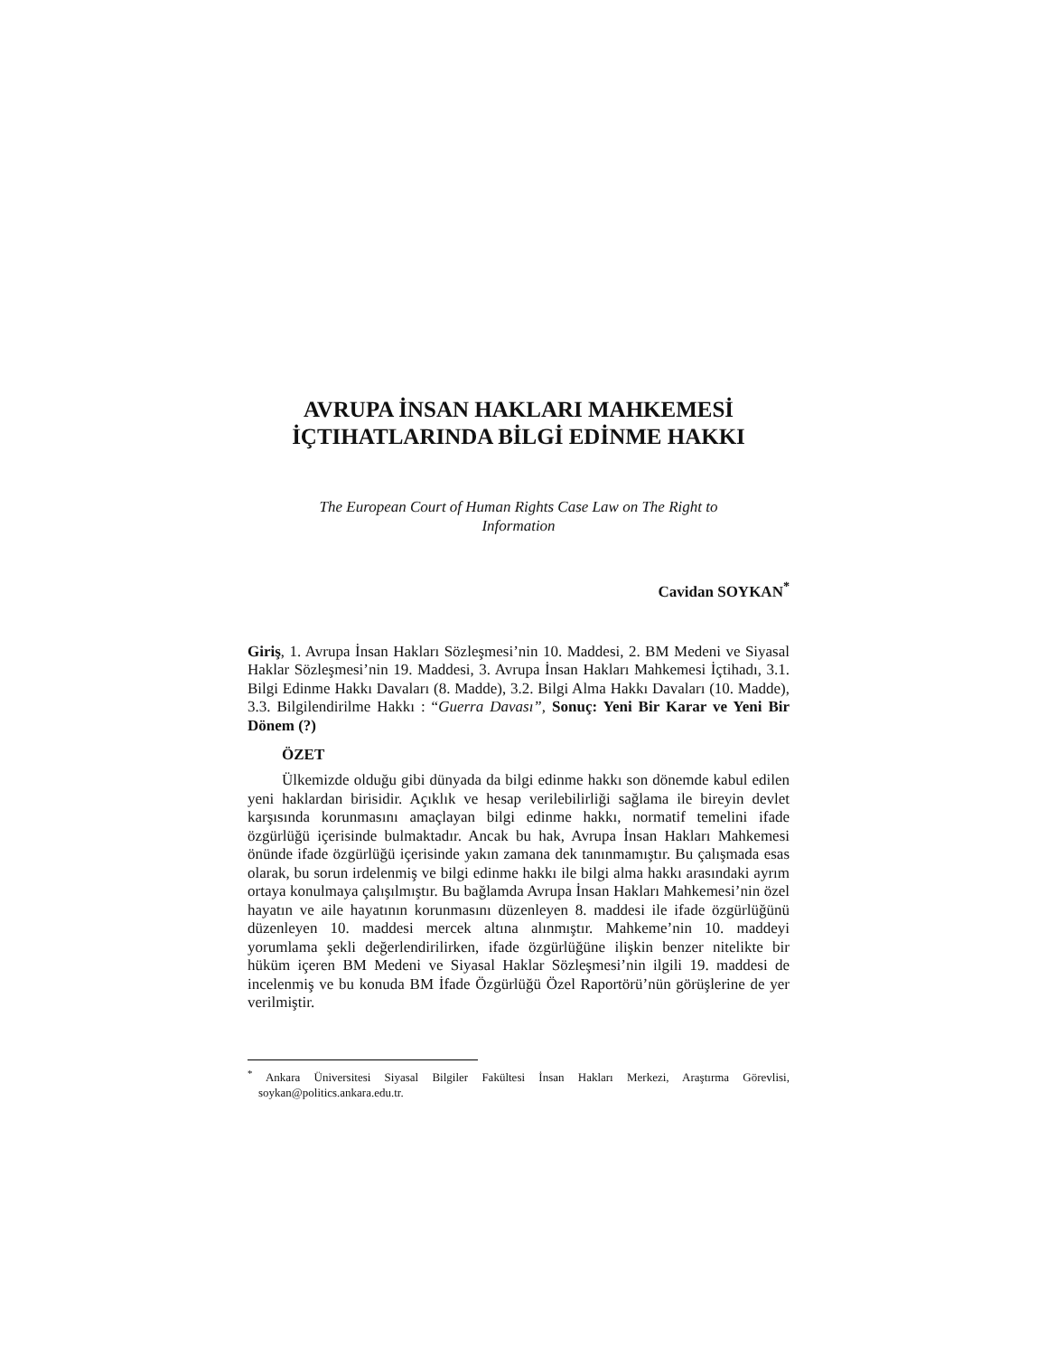AVRUPA İNSAN HAKLARI MAHKEMESİ
İÇTIHATLARINDA BİLGİ EDİNME HAKKI
The European Court of Human Rights Case Law on The Right to
Information
Cavidan SOYKAN<sup>*</sup>
Giriş, 1. Avrupa İnsan Hakları Sözleşmesi’nin 10. Maddesi, 2. BM Medeni ve Siyasal Haklar Sözleşmesi’nin 19. Maddesi, 3. Avrupa İnsan Hakları Mahkemesi İçtihadı, 3.1. Bilgi Edinme Hakkı Davaları (8. Madde), 3.2. Bilgi Alma Hakkı Davaları (10. Madde), 3.3. Bilgilendirilme Hakkı : “Guerra Davası”, Sonuç: Yeni Bir Karar ve Yeni Bir Dönem (?)
ÖZET
Ülkemizde olduğu gibi dünyada da bilgi edinme hakkı son dönemde kabul edilen yeni haklardan birisidir. Açıklık ve hesap verilebilirliği sağlama ile bireyin devlet karşısında korunmasını amaçlayan bilgi edinme hakkı, normatif temelini ifade özgürlüğü içerisinde bulmaktadır. Ancak bu hak, Avrupa İnsan Hakları Mahkemesi önünde ifade özgürlüğü içerisinde yakın zamana dek tanınmamıştır. Bu çalışmada esas olarak, bu sorun irdelenmiş ve bilgi edinme hakkı ile bilgi alma hakkı arasındaki ayrım ortaya konulmaya çalışılmıştır. Bu bağlamda Avrupa İnsan Hakları Mahkemesi’nin özel hayatın ve aile hayatının korunmasını düzenleyen 8. maddesi ile ifade özgürlüğünü düzenleyen 10. maddesi mercek altına alınmıştır. Mahkeme’nin 10. maddeyi yorumlama şekli değerlendirilirken, ifade özgürlüğüne ilişkin benzer nitelikte bir hüküm içeren BM Medeni ve Siyasal Haklar Sözleşmesi’nin ilgili 19. maddesi de incelenmiş ve bu konuda BM İfade Özgürlüğü Özel Raportörü’nün görüşlerine de yer verilmiştir.
<sup>*</sup> Ankara Üniversitesi Siyasal Bilgiler Fakültesi İnsan Hakları Merkezi, Araştırma Görevlisi, soykan@politics.ankara.edu.tr.